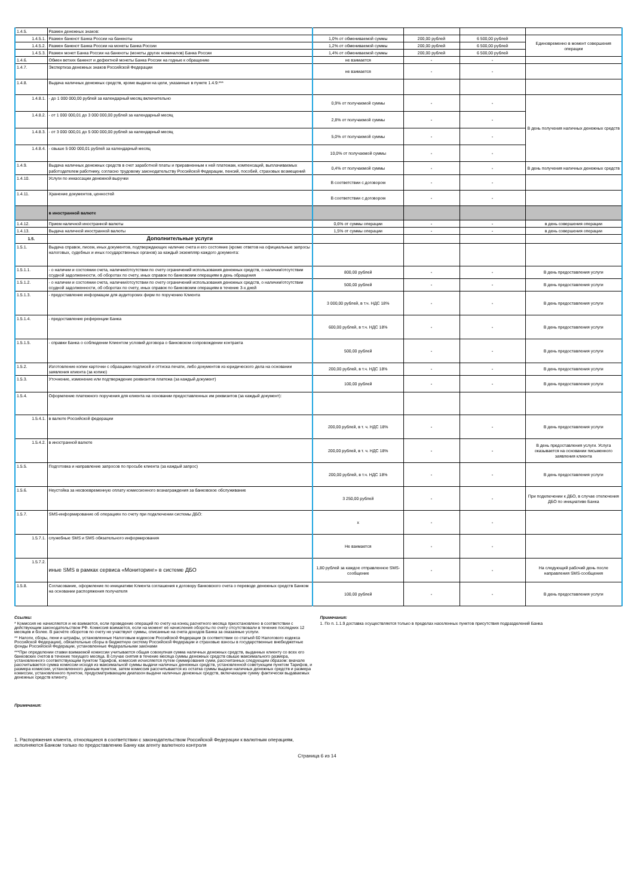| 1.4.5. | Размен денежных знаков: | | | | |
| 1.4.5.1. | Размен банкнот Банка России на банкноты | 1,0% от обмениваемой суммы | 200,00 рублей | 6 500,00 рублей | Единовременно в момент совершения операции |
| 1.4.5.2. | Размен банкнот Банка России на монеты Банка России | 1,2% от обмениваемой суммы | 200,00 рублей | 6 500,00 рублей | |
| 1.4.5.3. | Размен монет Банка России на банкноты (монеты других номиналов) Банка России | 1,4% от обмениваемой суммы | 200,00 рублей | 6 500,00 рублей | |
| 1.4.6. | Обмен ветхих банкнот и дефектной монеты Банка России на годные к обращению | не взимается | - | - | |
| 1.4.7. | Экспертиза денежных знаков Российской Федерации | не взимается | - | - | |
| 1.4.8. | Выдача наличных денежных средств, кроме выдачи на цели, указанные в пункте 1.4.9:*** | | | | |
| 1.4.8.1. | - до 1 000 000,00 рублей за календарный месяц включительно | 0,9% от получаемой суммы | - | - | В день получения наличных денежных средств |
| 1.4.8.2. | - от 1 000 000,01 до 3 000 000,00 рублей за календарный месяц | 2,8% от получаемой суммы | - | - | |
| 1.4.8.3. | - от 3 000 000,01 до 5 000 000,00 рублей за календарный месяц | 5,0% от получаемой суммы | - | - | |
| 1.4.8.4. | - свыше 5 000 000,01 рублей за календарный месяц | 10,0% от получаемой суммы | - | - | |
| 1.4.9. | Выдача наличных денежных средств в счет заработной платы и приравненным к ней платежам, компенсаций, выплачиваемых работодателем работнику, согласно трудовому законодательству Российской Федерации, пенсий, пособий, страховых возмещений | 0,4% от получаемой суммы | - | - | В день получения наличных денежных средств |
| 1.4.10. | Услуги по инкассации денежной выручки | В соответствии с договором | - | - | |
| 1.4.11. | Хранение документов, ценностей | В соответствии с договором | - | - | |
| | в иностранной валюте | | | | |
| 1.4.12. | Прием наличной иностранной валюты | 0,6% от суммы операции | - | - | в день совершения операции |
| 1.4.13. | Выдача наличной иностранной валюты | 1,5% от суммы операции | - | - | в день совершения операции |
| 1.5. | Дополнительные услуги | | | | |
| 1.5.1. | Выдача справок, писем, иных документов, подтверждающих наличие счета и его состояние (кроме ответов на официальные запросы налоговых, судебных и иных государственных органов) за каждый экземпляр каждого документа: | | | | |
| 1.5.1.1. | - о наличии и состоянии счета, наличии/отсутствии по счету ограничений использования денежных средств, о наличии/отсутствии ссудной задолженности, об оборотах по счету, иных справок по банковским операциям в день обращения | 800,00 рублей | - | - | В день предоставления услуги |
| 1.5.1.2. | - о наличии и состоянии счета, наличии/отсутствии по счету ограничений использования денежных средств, о наличии/отсутствии ссудной задолженности, об оборотах по счету, иных справок по банковским операциям в течение 3-х дней | 500,00 рублей | - | - | В день предоставления услуги |
| 1.5.1.3. | - предоставление информации для аудиторских фирм по поручению Клиента | 3 000,00 рублей, в т.ч. НДС 18% | - | - | В день предоставления услуги |
| 1.5.1.4. | - предоставление референции Банка | 600,00 рублей, в т.ч. НДС 18% | - | - | В день предоставления услуги |
| 1.5.1.5. | - справки Банка о соблюдении Клиентом условий договора о банковском сопровождении контракта | 500,00 рублей | - | - | В день предоставления услуги |
| 1.5.2. | Изготовление копии карточки с образцами подписей и оттиска печати, либо документов из юридического дела на основании заявления клиента (за копию) | 200,00 рублей, в т.ч. НДС 18% | - | - | В день предоставления услуги |
| 1.5.3. | Уточнение, изменение или подтверждение реквизитов платежа (за каждый документ) | 100,00 рублей | - | - | В день предоставления услуги |
| 1.5.4. | Оформление платежного поручения для клиента на основании предоставленных им реквизитов (за каждый документ): | | | | |
| 1.5.4.1. | в валюте Российской федерации | 200,00 рублей, в т. ч. НДС 18% | - | - | В день предоставления услуги |
| 1.5.4.2. | в иностранной валюте | 200,00 рублей, в т. ч. НДС 18% | - | - | В день предоставления услуги. Услуга оказывается на основании письменного заявления клиента |
| 1.5.5. | Подготовка и направление запросов по просьбе клиента (за каждый запрос) | 200,00 рублей, в т.ч. НДС 18% | - | - | В день предоставления услуги |
| 1.5.6. | Неустойка за несвоевременную оплату комиссионного вознаграждения за банковское обслуживание | 3 250,00 рублей | - | - | При подключении к ДБО, в случае отключения ДБО по инициативе Банка |
| 1.5.7. | SMS-информирование об операциях по счету при подключении системы ДБО: | x | - | - | |
| 1.5.7.1. | служебные SMS и SMS обязательного информирования | Не взимается | - | - | |
| 1.5.7.2. | иные SMS в рамках сервиса «Мониторинг» в системе ДБО | 1,80 рублей за каждое отправленное SMS-сообщение | - | - | На следующий рабочий день после направления SMS-сообщения |
| 1.5.8. | Согласование, оформление по инициативе Клиента соглашения к договору банковского счета о переводе денежных средств Банком на основании распоряжения получателя | 100,00 рублей | - | - | В день предоставления услуги |
Ссылки:
* Комиссия не начисляется и не взимается, если проведение операций по счету на конец расчетного месяца приостановлено в соответствии с действующим законодательством РФ. Комиссия взимается, если на момент её начисления обороты по счету отсутствовали в течение последних 12 месяцев и более. В расчёте оборотов по счету не участвуют суммы, списанные на счета доходов Банка за оказанные услуги.
** Налоги, сборы, пени и штрафы, установленные Налоговым кодексом Российской Федерации (в соответствии со статьей 60 Налогового кодекса Российской Федерации), обязательные сборы в бюджетную систему Российской Федерации и страховые взносы в государственные внебюджетные фонды Российской Федерации, установленные Федеральными законами
***При определении ставки взимаемой комиссии учитывается общая совокупная сумма наличных денежных средств, выданных клиенту со всех его банковских счетов в течение текущего месяца. В случае снятия в течение месяца суммы денежных средств свыше максимального размера, установленного соответствующим пунктом Тарифов, комиссия исчисляется путем суммирования сумм, рассчитанных следующим образом: вначале рассчитывается сумма комиссии исходя из максимальной суммы выдачи наличных денежных средств, установленной советующим пунктом Тарифов, и размера комиссии, установленного данным пунктом, затем комиссия рассчитывается из остатка суммы выдачи наличных денежных средств и размера комиссии, установленного пунктом, предусматривающим диапазон выдачи наличных денежных средств, включающим сумму фактически выдаваемых денежных средств клиенту.
Примечания:
1. Распоряжения клиента, относящиеся в соответствии с законодательством Российской Федерации к валютным операциям, исполняются Банком только по предоставлению Банку как агенту валютного контроля
Примечания:
1. По п. 1.1.9 доставка осуществляется только в пределах населенных пунктов присутствия подразделений Банка
Страница 6 из 14